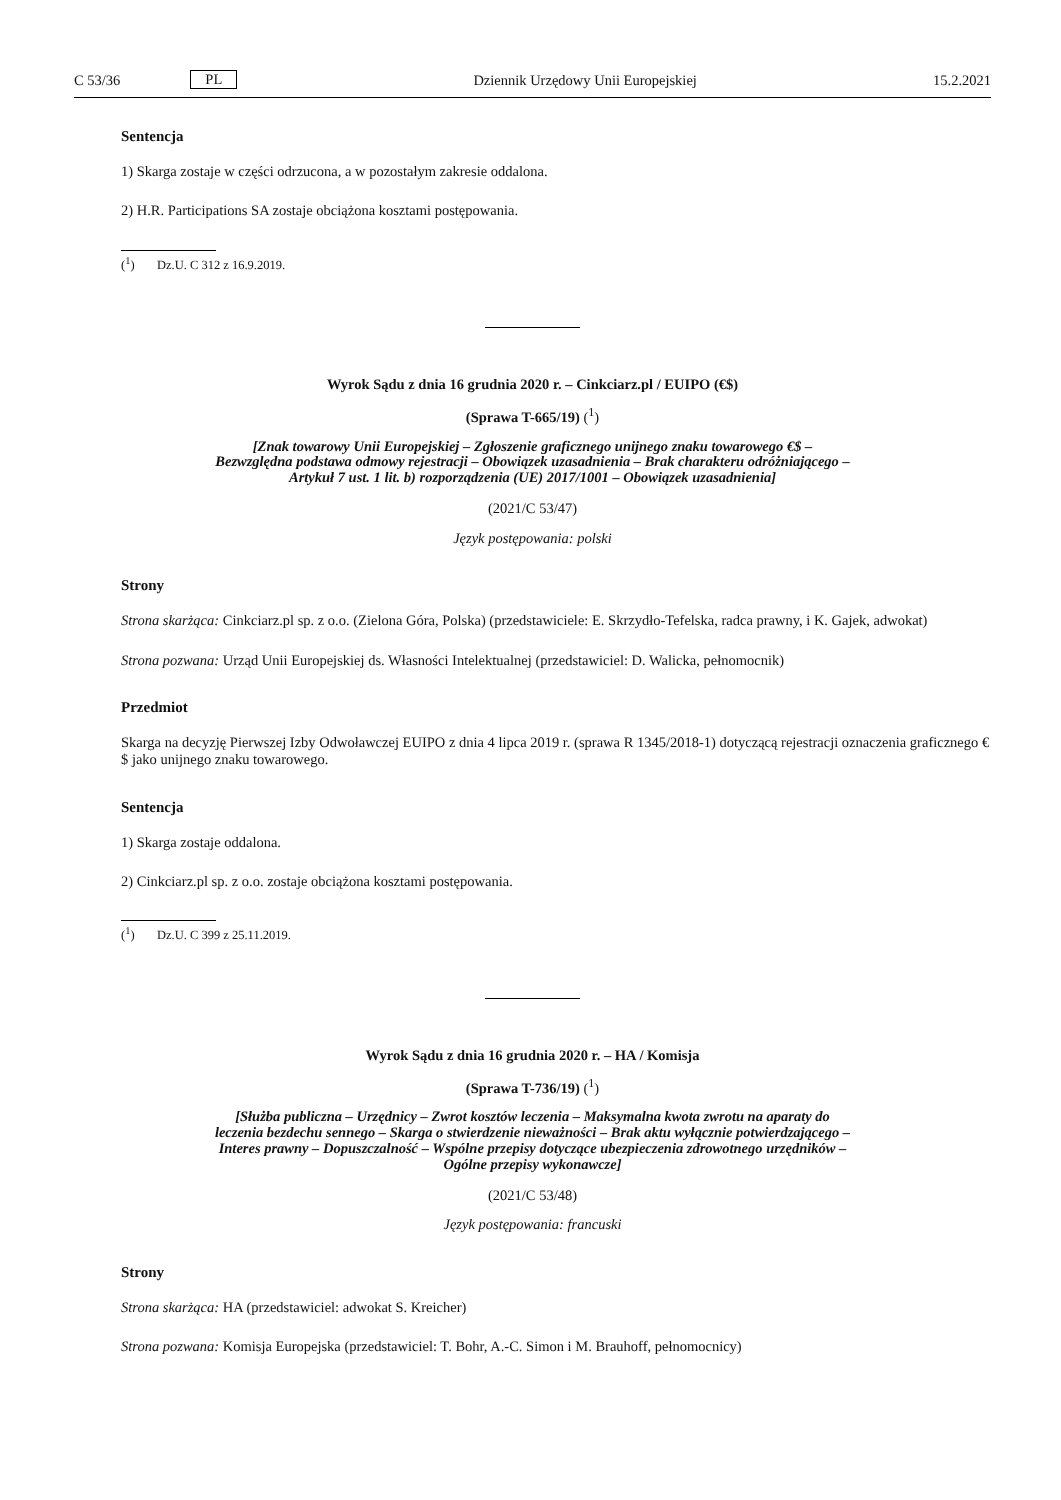C 53/36 PL Dziennik Urzędowy Unii Europejskiej 15.2.2021
Sentencja
1) Skarga zostaje w części odrzucona, a w pozostałym zakresie oddalona.
2) H.R. Participations SA zostaje obciążona kosztami postępowania.
(<sup>1</sup>) Dz.U. C 312 z 16.9.2019.
Wyrok Sądu z dnia 16 grudnia 2020 r. – Cinkciarz.pl / EUIPO (€$)
(Sprawa T-665/19) (<sup>1</sup>)
[Znak towarowy Unii Europejskiej – Zgłoszenie graficznego unijnego znaku towarowego €$ –
Bezwzględna podstawa odmowy rejestracji – Obowiązek uzasadnienia – Brak charakteru odróżniającego –
Artykuł 7 ust. 1 lit. b) rozporządzenia (UE) 2017/1001 – Obowiązek uzasadnienia]
(2021/C 53/47)
Język postępowania: polski
Strony
Strona skarżąca: Cinkciarz.pl sp. z o.o. (Zielona Góra, Polska) (przedstawiciele: E. Skrzydło-Tefelska, radca prawny, i K. Gajek, adwokat)
Strona pozwana: Urząd Unii Europejskiej ds. Własności Intelektualnej (przedstawiciel: D. Walicka, pełnomocnik)
Przedmiot
Skarga na decyzję Pierwszej Izby Odwoławczej EUIPO z dnia 4 lipca 2019 r. (sprawa R 1345/2018-1) dotyczącą rejestracji oznaczenia graficznego €$ jako unijnego znaku towarowego.
Sentencja
1) Skarga zostaje oddalona.
2) Cinkciarz.pl sp. z o.o. zostaje obciążona kosztami postępowania.
(<sup>1</sup>) Dz.U. C 399 z 25.11.2019.
Wyrok Sądu z dnia 16 grudnia 2020 r. – HA / Komisja
(Sprawa T-736/19) (<sup>1</sup>)
[Służba publiczna – Urzędnicy – Zwrot kosztów leczenia – Maksymalna kwota zwrotu na aparaty do
leczenia bezdechu sennego – Skarga o stwierdzenie nieważności – Brak aktu wyłącznie potwierdzającego –
Interes prawny – Dopuszczalność – Wspólne przepisy dotyczące ubezpieczenia zdrowotnego urzędników –
Ogólne przepisy wykonawcze]
(2021/C 53/48)
Język postępowania: francuski
Strony
Strona skarżąca: HA (przedstawiciel: adwokat S. Kreicher)
Strona pozwana: Komisja Europejska (przedstawiciel: T. Bohr, A.-C. Simon i M. Brauhoff, pełnomocnicy)